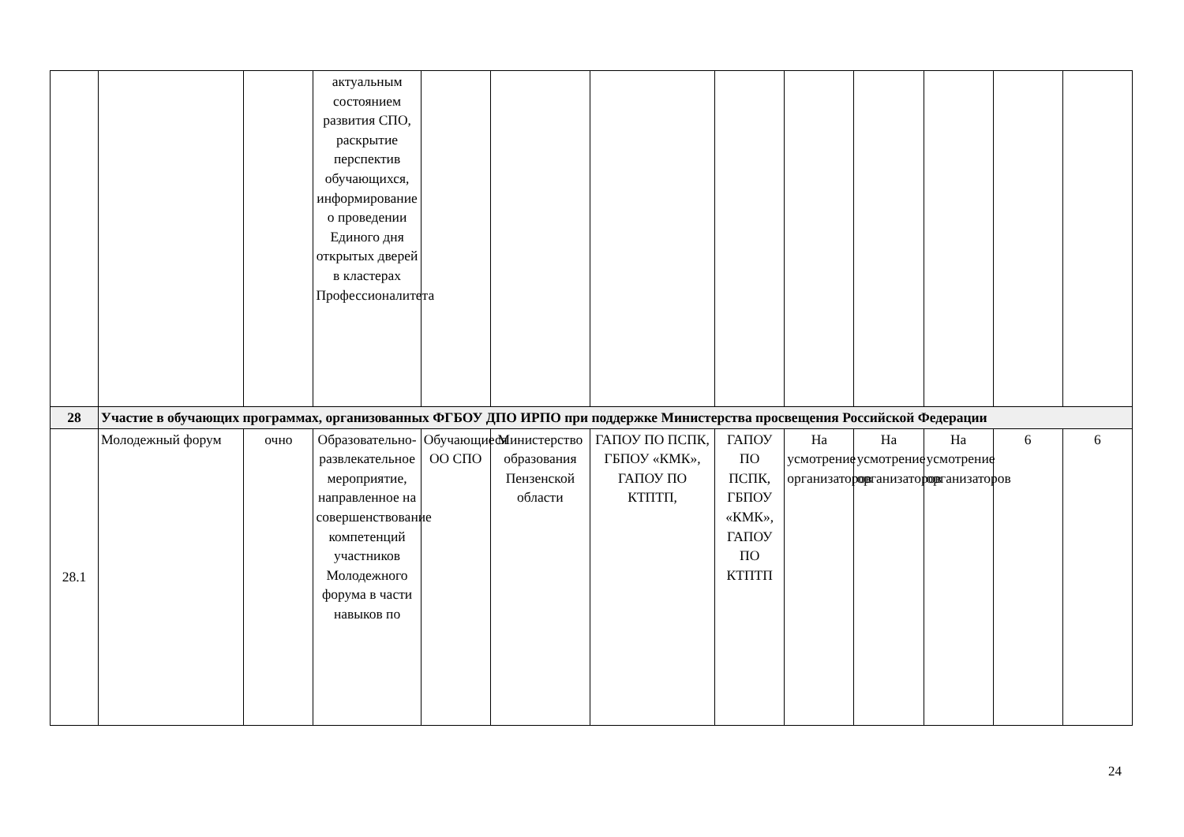| | | | актуальным состоянием развития СПО, раскрытие перспектив обучающихся, информирование о проведении Единого дня открытых дверей в кластерах Профессионалитета | | | | | | | | | |
| 28 | Участие в обучающих программах, организованных ФГБОУ ДПО ИРПО при поддержке Министерства просвещения Российской Федерации | | | | | | | | | | | |
| 28.1 | Молодежный форум | очно | Образовательно-развлекательное мероприятие, направленное на совершенствование компетенций участников Молодежного форума в части навыков по | Обучающиеся ОО СПО | Министерство образования Пензенской области | ГАПОУ ПО ПСПК, ГБПОУ «КМК», ГАПОУ ПО КТПТП, | ГАПОУ ПО ПСПК, ГБПОУ «КМК», ГАПОУ ПО КТПТП | На усмотрение организаторов | На усмотрение организаторов | На усмотрение организаторов | 6 | 6 |
24